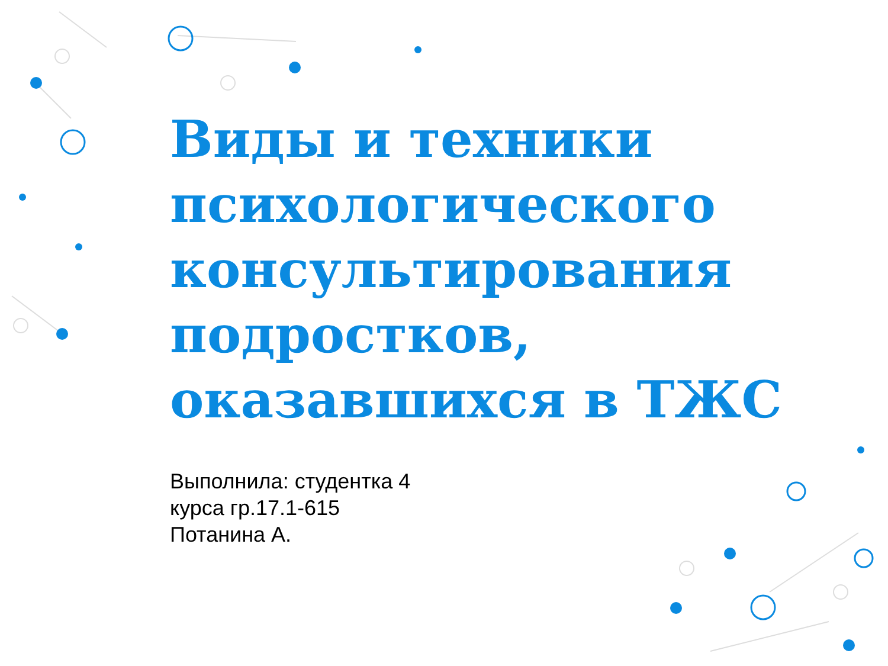Виды и техники психологического консультирования подростков, оказавшихся в ТЖС
Выполнила: студентка 4
курса гр.17.1-615
Потанина А.